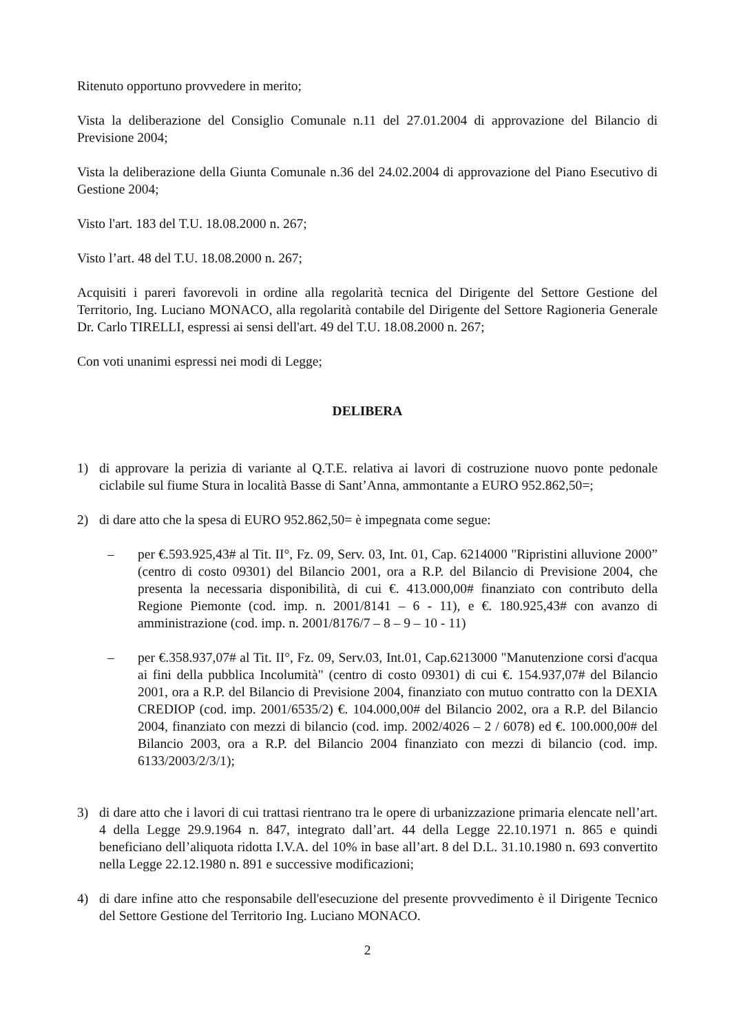Ritenuto opportuno provvedere in merito;
Vista la deliberazione del Consiglio Comunale n.11 del 27.01.2004 di approvazione del Bilancio di Previsione 2004;
Vista la deliberazione della Giunta Comunale n.36 del 24.02.2004 di approvazione del Piano Esecutivo di Gestione 2004;
Visto l'art. 183 del T.U. 18.08.2000 n. 267;
Visto l’art. 48 del T.U. 18.08.2000 n. 267;
Acquisiti i pareri favorevoli in ordine alla regolarità tecnica del Dirigente del Settore Gestione del Territorio, Ing. Luciano MONACO, alla regolarità contabile del Dirigente del Settore Ragioneria Generale Dr. Carlo TIRELLI, espressi ai sensi dell'art. 49 del T.U. 18.08.2000 n. 267;
Con voti unanimi espressi nei modi di Legge;
DELIBERA
1) di approvare la perizia di variante al Q.T.E. relativa ai lavori di costruzione nuovo ponte pedonale ciclabile sul fiume Stura in località Basse di Sant’Anna, ammontante a EURO 952.862,50=;
2) di dare atto che la spesa di EURO 952.862,50= è impegnata come segue:
– per €.593.925,43# al Tit. II°, Fz. 09, Serv. 03, Int. 01, Cap. 6214000 "Ripristini alluvione 2000” (centro di costo 09301) del Bilancio 2001, ora a R.P. del Bilancio di Previsione 2004, che presenta la necessaria disponibilità, di cui €. 413.000,00# finanziato con contributo della Regione Piemonte (cod. imp. n. 2001/8141 – 6 - 11), e €. 180.925,43# con avanzo di amministrazione (cod. imp. n. 2001/8176/7 – 8 – 9 – 10 - 11)
– per €.358.937,07# al Tit. II°, Fz. 09, Serv.03, Int.01, Cap.6213000 "Manutenzione corsi d'acqua ai fini della pubblica Incolumità" (centro di costo 09301) di cui €. 154.937,07# del Bilancio 2001, ora a R.P. del Bilancio di Previsione 2004, finanziato con mutuo contratto con la DEXIA CREDIOP (cod. imp. 2001/6535/2) €. 104.000,00# del Bilancio 2002, ora a R.P. del Bilancio 2004, finanziato con mezzi di bilancio (cod. imp. 2002/4026 – 2 / 6078) ed €. 100.000,00# del Bilancio 2003, ora a R.P. del Bilancio 2004 finanziato con mezzi di bilancio (cod. imp. 6133/2003/2/3/1);
3) di dare atto che i lavori di cui trattasi rientrano tra le opere di urbanizzazione primaria elencate nell’art. 4 della Legge 29.9.1964 n. 847, integrato dall’art. 44 della Legge 22.10.1971 n. 865 e quindi beneficiano dell’aliquota ridotta I.V.A. del 10% in base all’art. 8 del D.L. 31.10.1980 n. 693 convertito nella Legge 22.12.1980 n. 891 e successive modificazioni;
4) di dare infine atto che responsabile dell'esecuzione del presente provvedimento è il Dirigente Tecnico del Settore Gestione del Territorio Ing. Luciano MONACO.
2